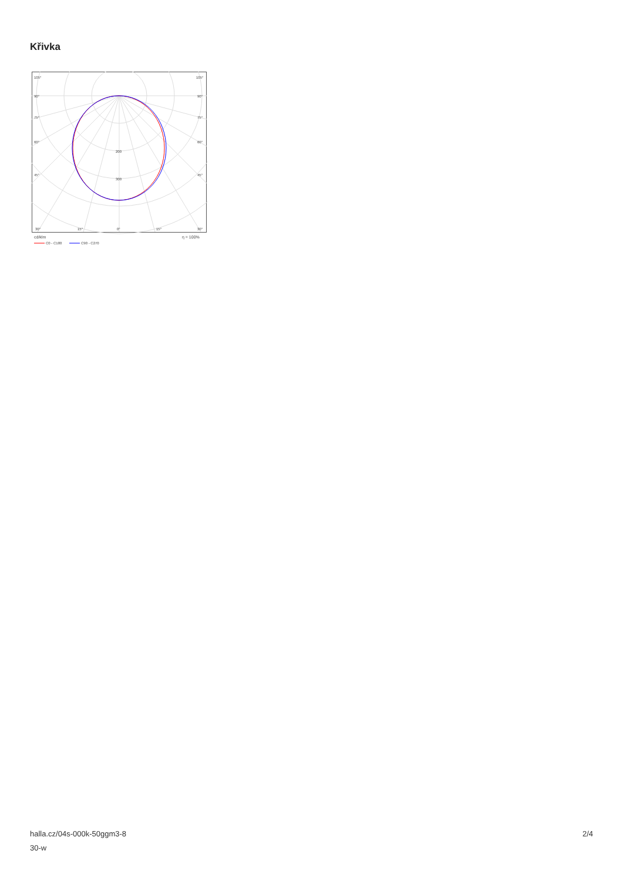Křivka
105°
105°
90°
90°
75°
75°
60°
60°
45°
45°
200
300
30°
15°
0°
15°
30°
cd/klm
η = 100%
C0 - C180
C90 - C270
halla.cz/04s-000k-50ggm3-8
30-w
2/4